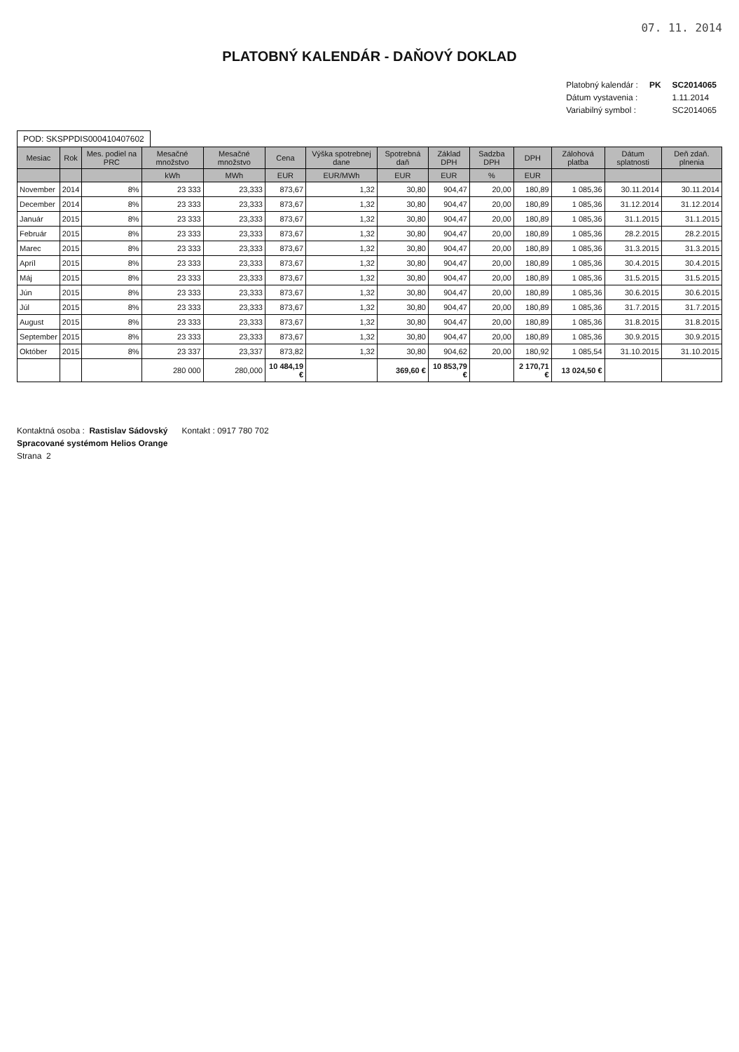07. 11. 2014
PLATOBNÝ KALENDÁR - DAŇOVÝ DOKLAD
| Platobný kalendár : | PK | SC2014065 |
| Dátum vystavenia : | | 1.11.2014 |
| Variabilný symbol : | | SC2014065 |
POD: SKSPPDIS000410407602
| Mesiac | Rok | Mes. podiel na PRC | Mesačné množstvo | Mesačné množstvo | Cena | Výška spotrebnej dane | Spotrebná daň | Základ DPH | Sadzba DPH | DPH | Zálohová platba | Dátum splatnosti | Deň zdaň. plnenia |
| --- | --- | --- | --- | --- | --- | --- | --- | --- | --- | --- | --- | --- | --- |
| | | | kWh | MWh | EUR | EUR/MWh | EUR | EUR | % | EUR | | | |
| November | 2014 | 8% | 23 333 | 23,333 | 873,67 | 1,32 | 30,80 | 904,47 | 20,00 | 180,89 | 1 085,36 | 30.11.2014 | 30.11.2014 |
| December | 2014 | 8% | 23 333 | 23,333 | 873,67 | 1,32 | 30,80 | 904,47 | 20,00 | 180,89 | 1 085,36 | 31.12.2014 | 31.12.2014 |
| Január | 2015 | 8% | 23 333 | 23,333 | 873,67 | 1,32 | 30,80 | 904,47 | 20,00 | 180,89 | 1 085,36 | 31.1.2015 | 31.1.2015 |
| Február | 2015 | 8% | 23 333 | 23,333 | 873,67 | 1,32 | 30,80 | 904,47 | 20,00 | 180,89 | 1 085,36 | 28.2.2015 | 28.2.2015 |
| Marec | 2015 | 8% | 23 333 | 23,333 | 873,67 | 1,32 | 30,80 | 904,47 | 20,00 | 180,89 | 1 085,36 | 31.3.2015 | 31.3.2015 |
| Apríl | 2015 | 8% | 23 333 | 23,333 | 873,67 | 1,32 | 30,80 | 904,47 | 20,00 | 180,89 | 1 085,36 | 30.4.2015 | 30.4.2015 |
| Máj | 2015 | 8% | 23 333 | 23,333 | 873,67 | 1,32 | 30,80 | 904,47 | 20,00 | 180,89 | 1 085,36 | 31.5.2015 | 31.5.2015 |
| Jún | 2015 | 8% | 23 333 | 23,333 | 873,67 | 1,32 | 30,80 | 904,47 | 20,00 | 180,89 | 1 085,36 | 30.6.2015 | 30.6.2015 |
| Júl | 2015 | 8% | 23 333 | 23,333 | 873,67 | 1,32 | 30,80 | 904,47 | 20,00 | 180,89 | 1 085,36 | 31.7.2015 | 31.7.2015 |
| August | 2015 | 8% | 23 333 | 23,333 | 873,67 | 1,32 | 30,80 | 904,47 | 20,00 | 180,89 | 1 085,36 | 31.8.2015 | 31.8.2015 |
| September | 2015 | 8% | 23 333 | 23,333 | 873,67 | 1,32 | 30,80 | 904,47 | 20,00 | 180,89 | 1 085,36 | 30.9.2015 | 30.9.2015 |
| Október | 2015 | 8% | 23 337 | 23,337 | 873,82 | 1,32 | 30,80 | 904,62 | 20,00 | 180,92 | 1 085,54 | 31.10.2015 | 31.10.2015 |
| | | | 280 000 | 280,000 | 10 484,19 € | | 369,60 € | 10 853,79 € | | 2 170,71 € | 13 024,50 € | | |
Kontaktná osoba : Rastislav Sádovský Kontakt : 0917 780 702
Spracované systémom Helios Orange
Strana 2